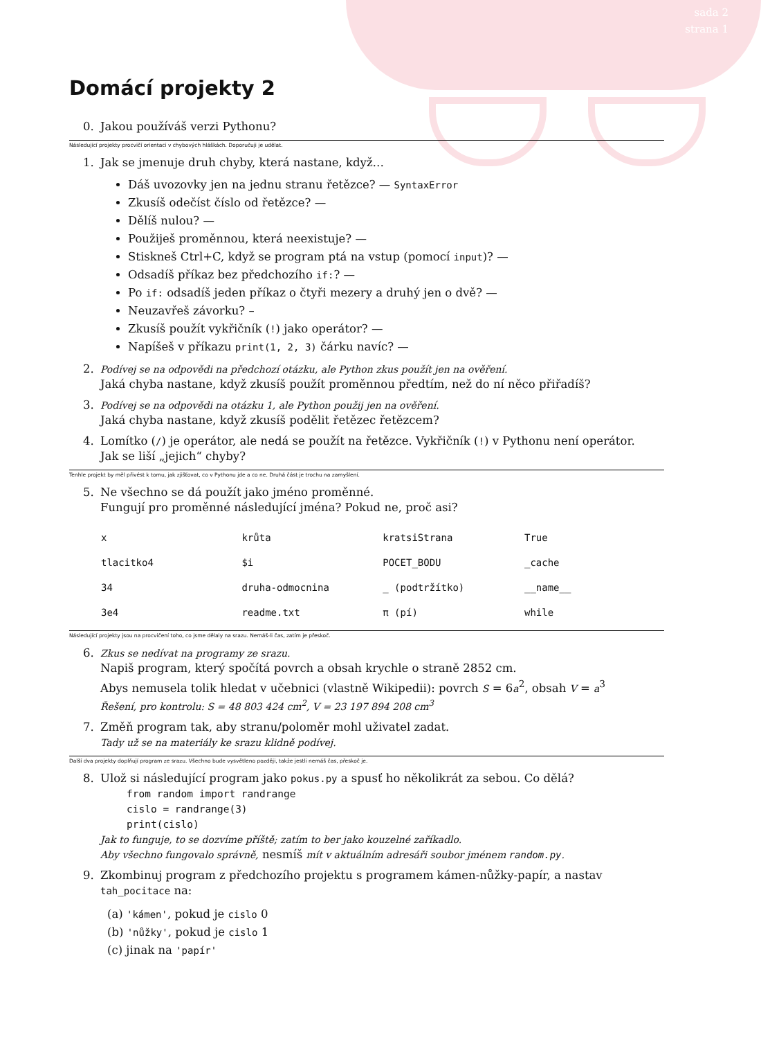sada 2
strana 1
Domácí projekty 2
0. Jakou používáš verzi Pythonu?
Následující projekty procvičí orientaci v chybových hláškách. Doporučuji je udělat.
1. Jak se jmenuje druh chyby, která nastane, když…
Dáš uvozovky jen na jednu stranu řetězce? — SyntaxError
Zkusíš odečíst číslo od řetězce? —
Dělíš nulou? —
Použiješ proměnnou, která neexistuje? —
Stiskneš Ctrl+C, když se program ptá na vstup (pomocí input)? —
Odsadíš příkaz bez předchozího if:? —
Po if: odsadíš jeden příkaz o čtyři mezery a druhý jen o dvě? —
Neuzavřeš závorku? –
Zkusíš použít vykřičník (!) jako operátor? —
Napíšeš v příkazu print(1, 2, 3) čárku navíc? —
2.
Podívej se na odpovědi na předchozí otázku, ale Python zkus použít jen na ověření.
Jaká chyba nastane, když zkusíš použít proměnnou předtím, než do ní něco přiřadíš?
3.
Podívej se na odpovědi na otázku 1, ale Python použij jen na ověření.
Jaká chyba nastane, když zkusíš podělit řetězec řetězcem?
4. Lomítko (/) je operátor, ale nedá se použít na řetězce. Vykřičník (!) v Pythonu není operátor.
Jak se liší „jejich“ chyby?
Tenhle projekt by měl přivést k tomu, jak zjišťovat, co v Pythonu jde a co ne. Druhá část je trochu na zamyšlení.
5. Ne všechno se dá použít jako jméno proměnné.
Fungují pro proměnné následující jména? Pokud ne, proč asi?
| x | krůta | kratsiStrana | True |
| tlacitko4 | $i | POCET_BODU | _cache |
| 34 | druha-odmocnina | _ (podtržítko) | __name__ |
| 3e4 | readme.txt | π (pí) | while |
Následující projekty jsou na procvičení toho, co jsme dělaly na srazu. Nemáš-li čas, zatím je přeskoč.
6.
Zkus se nedívat na programy ze srazu.
Napiš program, který spočítá povrch a obsah krychle o straně 2852 cm.
Abys nemusela tolik hledat v učebnici (vlastně Wikipedii): povrch S = 6a<sup>2</sup>, obsah V = a<sup>3</sup>
Řešení, pro kontrolu: S = 48 803 424 cm<sup>2</sup>, V = 23 197 894 208 cm<sup>3</sup>
7. Změň program tak, aby stranu/poloměr mohl uživatel zadat.
Tady už se na materiály ke srazu klidně podívej.
Další dva projekty doplňují program ze srazu. Všechno bude vysvětleno později, takže jestli nemáš čas, přeskoč je.
8. Ulož si následující program jako pokus.py a spusť ho několikrát za sebou. Co dělá?
from random import randrange
cislo = randrange(3)
print(cislo)
Jak to funguje, to se dozvíme příště; zatím to ber jako kouzelné zaříkadlo.
Aby všechno fungovalo správně, nesmíš mít v aktuálním adresáři soubor jménem random.py.
9. Zkombinuj program z předchozího projektu s programem kámen-nůžky-papír, a nastav tah_pocitace na:
(a) 'kámen', pokud je cislo 0
(b) 'nůžky', pokud je cislo 1
(c) jinak na 'papír'